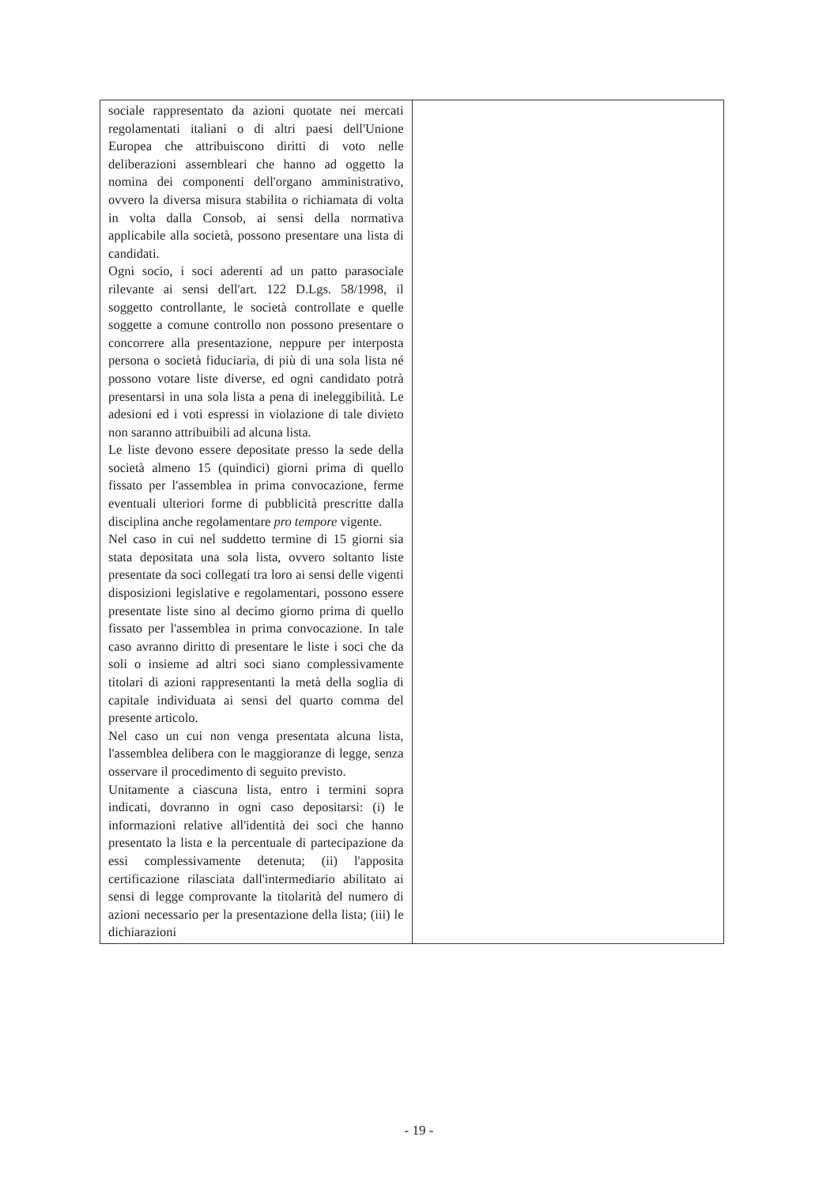| sociale rappresentato da azioni quotate nei mercati regolamentati italiani o di altri paesi dell'Unione Europea che attribuiscono diritti di voto nelle deliberazioni assembleari che hanno ad oggetto la nomina dei componenti dell'organo amministrativo, ovvero la diversa misura stabilita o richiamata di volta in volta dalla Consob, ai sensi della normativa applicabile alla società, possono presentare una lista di candidati. Ogni socio, i soci aderenti ad un patto parasociale rilevante ai sensi dell'art. 122 D.Lgs. 58/1998, il soggetto controllante, le società controllate e quelle soggette a comune controllo non possono presentare o concorrere alla presentazione, neppure per interposta persona o società fiduciaria, di più di una sola lista né possono votare liste diverse, ed ogni candidato potrà presentarsi in una sola lista a pena di ineleggibilità. Le adesioni ed i voti espressi in violazione di tale divieto non saranno attribuibili ad alcuna lista. Le liste devono essere depositate presso la sede della società almeno 15 (quindici) giorni prima di quello fissato per l'assemblea in prima convocazione, ferme eventuali ulteriori forme di pubblicità prescritte dalla disciplina anche regolamentare pro tempore vigente. Nel caso in cui nel suddetto termine di 15 giorni sia stata depositata una sola lista, ovvero soltanto liste presentate da soci collegati tra loro ai sensi delle vigenti disposizioni legislative e regolamentari, possono essere presentate liste sino al decimo giorno prima di quello fissato per l'assemblea in prima convocazione. In tale caso avranno diritto di presentare le liste i soci che da soli o insieme ad altri soci siano complessivamente titolari di azioni rappresentanti la metà della soglia di capitale individuata ai sensi del quarto comma del presente articolo. Nel caso un cui non venga presentata alcuna lista, l'assemblea delibera con le maggioranze di legge, senza osservare il procedimento di seguito previsto. Unitamente a ciascuna lista, entro i termini sopra indicati, dovranno in ogni caso depositarsi: (i) le informazioni relative all'identità dei soci che hanno presentato la lista e la percentuale di partecipazione da essi complessivamente detenuta; (ii) l'apposita certificazione rilasciata dall'intermediario abilitato ai sensi di legge comprovante la titolarità del numero di azioni necessario per la presentazione della lista; (iii) le dichiarazioni | |
- 19 -